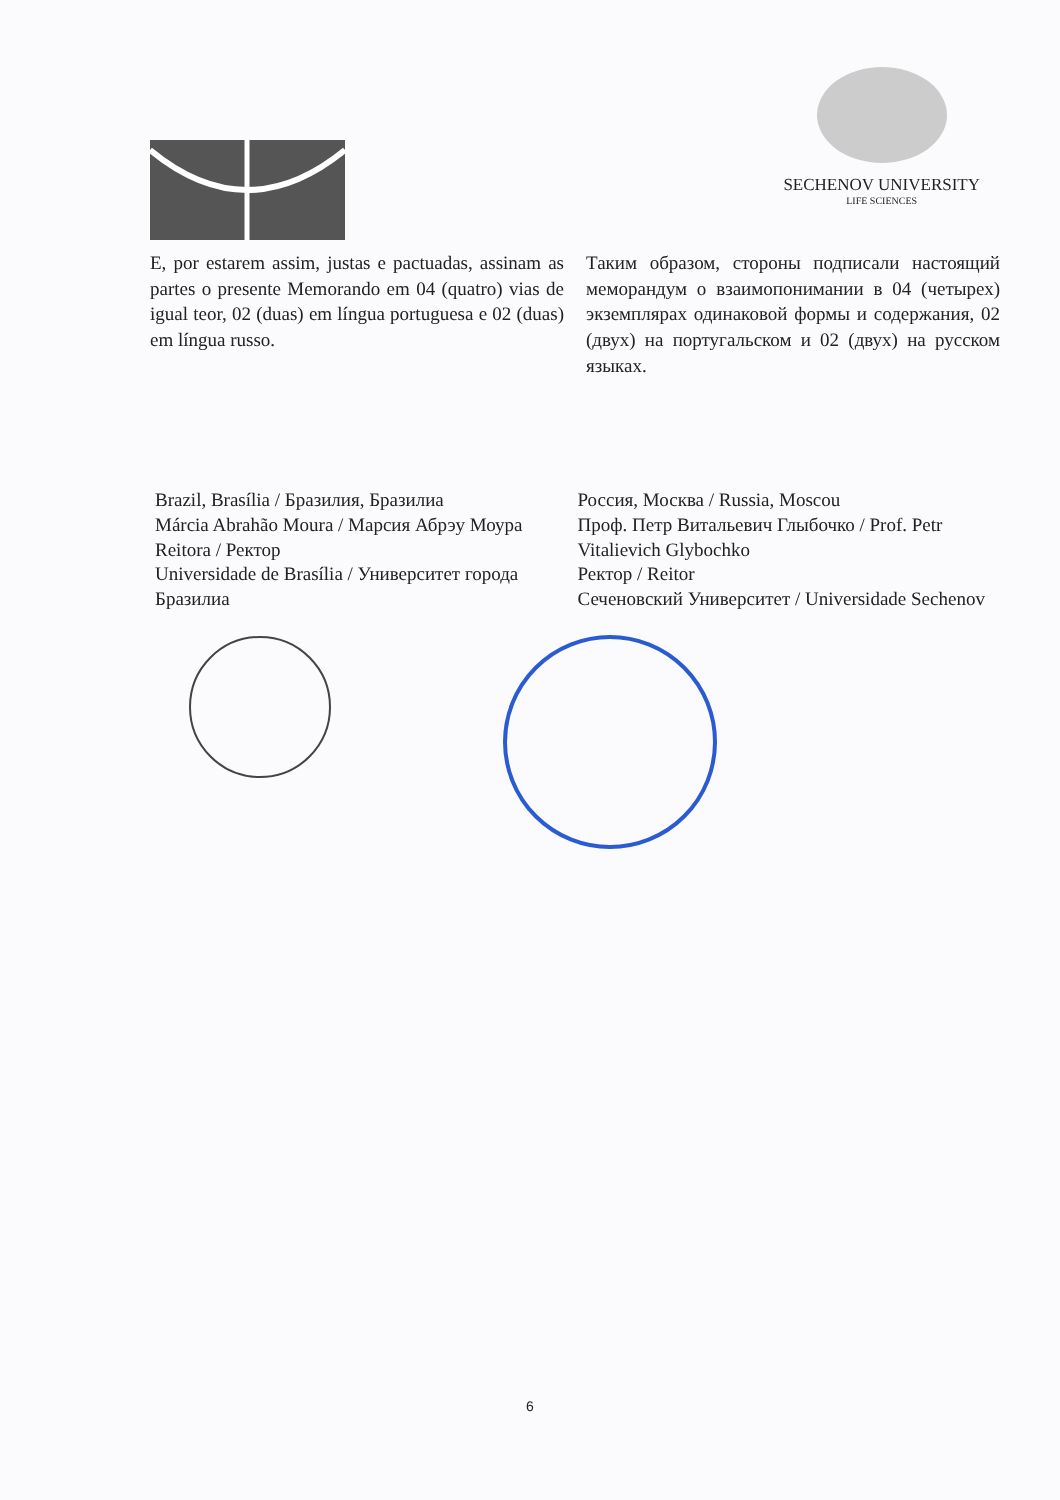SECHENOV UNIVERSITY
LIFE SCIENCES
E, por estarem assim, justas e pactuadas, assinam as partes o presente Memorando em 04 (quatro) vias de igual teor, 02 (duas) em língua portuguesa e 02 (duas) em língua russo.
Таким образом, стороны подписали настоящий меморандум о взаимопонимании в 04 (четырех) экземплярах одинаковой формы и содержания, 02 (двух) на португальском и 02 (двух) на русском языках.
Brazil, Brasília / Бразилия, Бразилиа
Márcia Abrahão Moura / Марсия Абрэу Моура
Reitora / Ректор
Universidade de Brasília / Университет города Бразилиа
Россия, Москва / Russia, Moscou
Проф. Петр Витальевич Глыбочко / Prof. Petr Vitalievich Glybochko
Ректор / Reitor
Сеченовский Университет / Universidade Sechenov
6